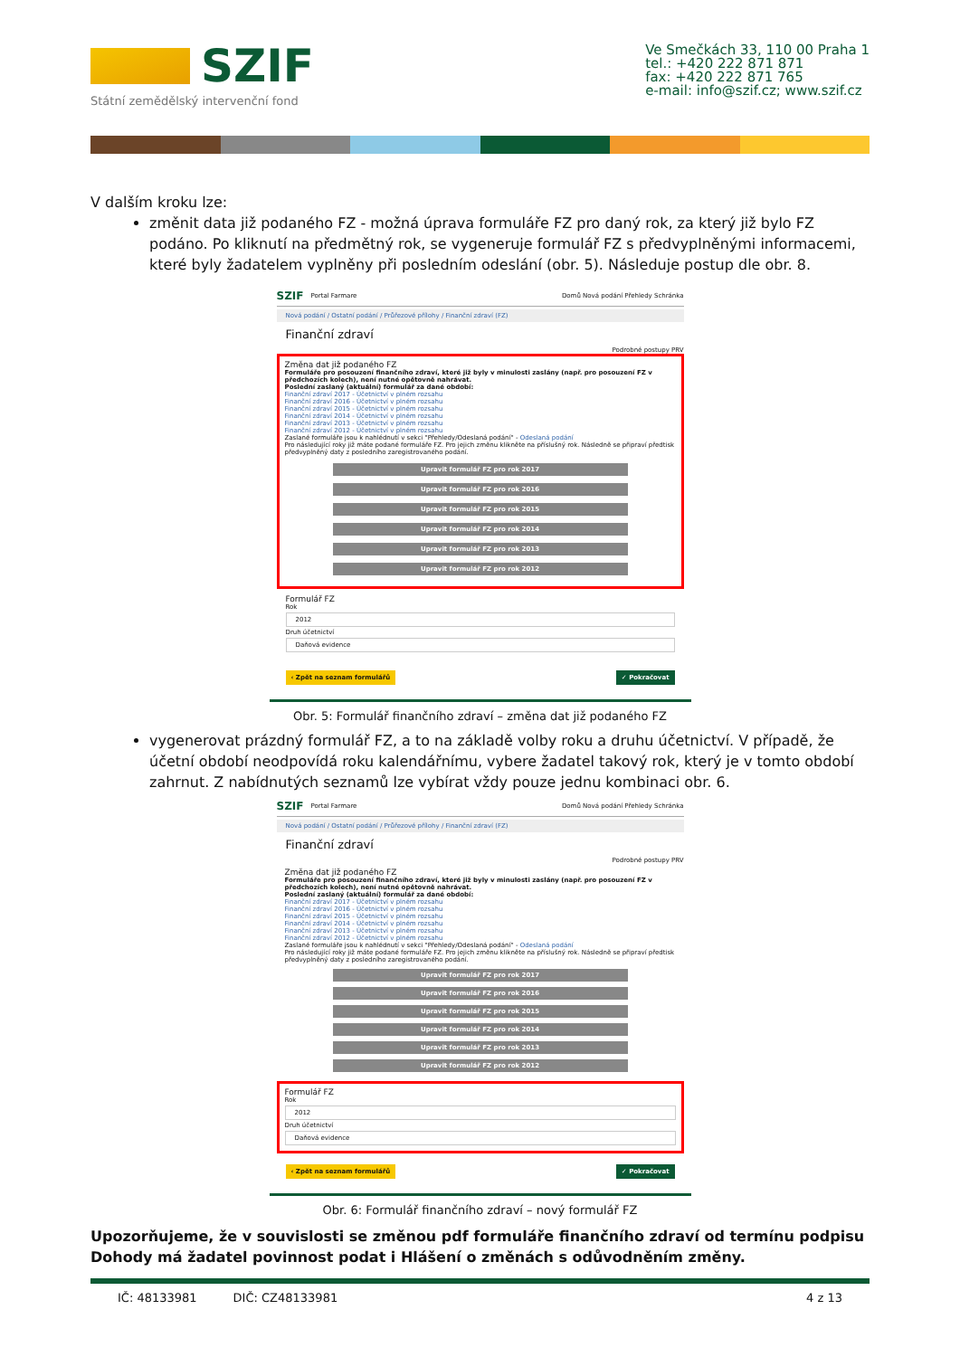SZIF
Státní zemědělský intervenční fond
Ve Smečkách 33, 110 00 Praha 1
tel.: +420 222 871 871
fax: +420 222 871 765
e-mail: info@szif.cz; www.szif.cz
V dalším kroku lze:
změnit data již podaného FZ - možná úprava formuláře FZ pro daný rok, za který již bylo FZ podáno. Po kliknutí na předmětný rok, se vygeneruje formulář FZ s předvyplněnými informacemi, které byly žadatelem vyplněny při posledním odeslání (obr. 5). Následuje postup dle obr. 8.
SZIF Portal Farmare Domů Nová podání Přehledy Schránka
Nová podání / Ostatní podání / Průřezové přílohy / Finanční zdraví (FZ)
Finanční zdraví
Podrobné postupy PRV
Změna dat již podaného FZ
Formuláře pro posouzení finančního zdraví, které již byly v minulosti zaslány (např. pro posouzení FZ v předchozích kolech), není nutné opětovně nahrávat.
Poslední zaslaný (aktuální) formulář za dané období:
Finanční zdraví 2017 - Účetnictví v plném rozsahu
Finanční zdraví 2016 - Účetnictví v plném rozsahu
Finanční zdraví 2015 - Účetnictví v plném rozsahu
Finanční zdraví 2014 - Účetnictví v plném rozsahu
Finanční zdraví 2013 - Účetnictví v plném rozsahu
Finanční zdraví 2012 - Účetnictví v plném rozsahu
Zaslané formuláře jsou k nahlédnutí v sekci "Přehledy/Odeslaná podání" - Odeslaná podání
Pro následující roky již máte podané formuláře FZ. Pro jejich změnu klikněte na příslušný rok. Následně se připraví předtisk předvyplněný daty z posledního zaregistrovaného podání.
Upravit formulář FZ pro rok 2017
Upravit formulář FZ pro rok 2016
Upravit formulář FZ pro rok 2015
Upravit formulář FZ pro rok 2014
Upravit formulář FZ pro rok 2013
Upravit formulář FZ pro rok 2012
Formulář FZ
Rok
2012
Druh účetnictví
Daňová evidence
‹ Zpět na seznam formulářů ✓ Pokračovat
Obr. 5: Formulář finančního zdraví – změna dat již podaného FZ
vygenerovat prázdný formulář FZ, a to na základě volby roku a druhu účetnictví. V případě, že účetní období neodpovídá roku kalendářnímu, vybere žadatel takový rok, který je v tomto období zahrnut. Z nabídnutých seznamů lze vybírat vždy pouze jednu kombinaci obr. 6.
SZIF Portal Farmare Domů Nová podání Přehledy Schránka
Nová podání / Ostatní podání / Průřezové přílohy / Finanční zdraví (FZ)
Finanční zdraví
Podrobné postupy PRV
Změna dat již podaného FZ
Formuláře pro posouzení finančního zdraví, které již byly v minulosti zaslány (např. pro posouzení FZ v předchozích kolech), není nutné opětovně nahrávat.
Poslední zaslaný (aktuální) formulář za dané období:
Finanční zdraví 2017 - Účetnictví v plném rozsahu
Finanční zdraví 2016 - Účetnictví v plném rozsahu
Finanční zdraví 2015 - Účetnictví v plném rozsahu
Finanční zdraví 2014 - Účetnictví v plném rozsahu
Finanční zdraví 2013 - Účetnictví v plném rozsahu
Finanční zdraví 2012 - Účetnictví v plném rozsahu
Zaslané formuláře jsou k nahlédnutí v sekci "Přehledy/Odeslaná podání" - Odeslaná podání
Pro následující roky již máte podané formuláře FZ. Pro jejich změnu klikněte na příslušný rok. Následně se připraví předtisk předvyplněný daty z posledního zaregistrovaného podání.
Upravit formulář FZ pro rok 2017
Upravit formulář FZ pro rok 2016
Upravit formulář FZ pro rok 2015
Upravit formulář FZ pro rok 2014
Upravit formulář FZ pro rok 2013
Upravit formulář FZ pro rok 2012
Formulář FZ
Rok
2012
Druh účetnictví
Daňová evidence
‹ Zpět na seznam formulářů ✓ Pokračovat
Obr. 6: Formulář finančního zdraví – nový formulář FZ
Upozorňujeme, že v souvislosti se změnou pdf formuláře finančního zdraví od termínu podpisu Dohody má žadatel povinnost podat i Hlášení o změnách s odůvodněním změny.
IČ: 48133981 DIČ: CZ48133981 4 z 13